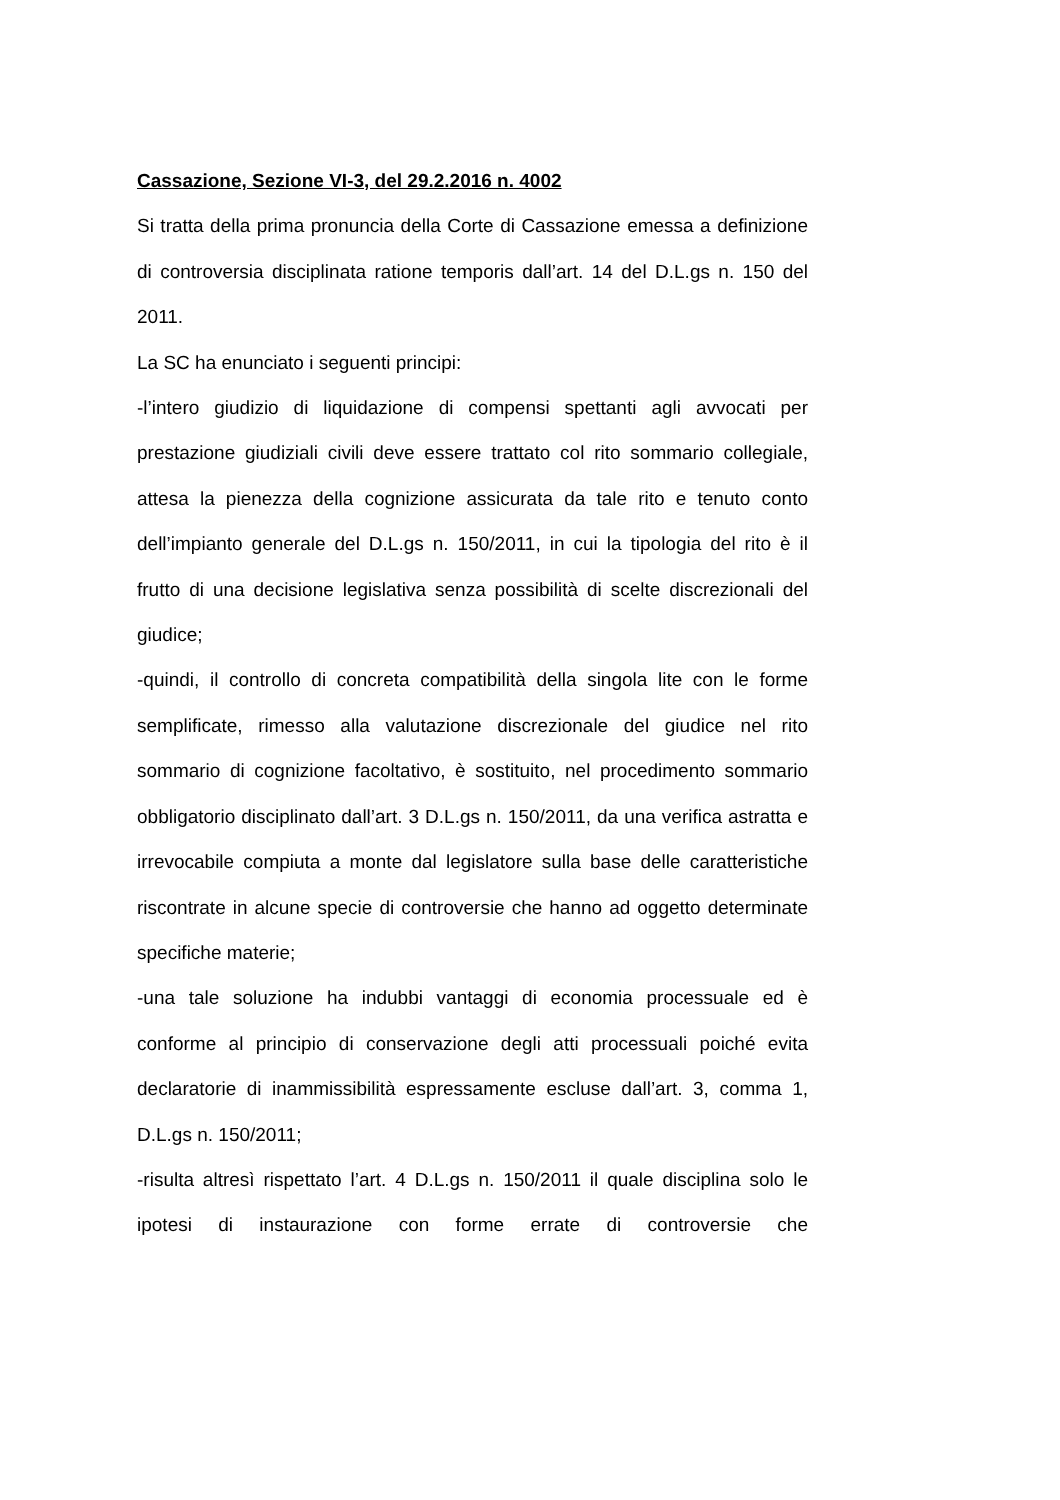Cassazione, Sezione VI-3, del 29.2.2016 n. 4002
Si tratta della prima pronuncia della Corte di Cassazione emessa a definizione di controversia disciplinata ratione temporis dall’art. 14 del D.L.gs n. 150 del 2011.
La SC ha enunciato i seguenti principi:
-l’intero giudizio di liquidazione di compensi spettanti agli avvocati per prestazione giudiziali civili deve essere trattato col rito sommario collegiale, attesa la pienezza della cognizione assicurata da tale rito e tenuto conto dell’impianto generale del D.L.gs n. 150/2011, in cui la tipologia del rito è il frutto di una decisione legislativa senza possibilità di scelte discrezionali del giudice;
-quindi, il controllo di concreta compatibilità della singola lite con le forme semplificate, rimesso alla valutazione discrezionale del giudice nel rito sommario di cognizione facoltativo, è sostituito, nel procedimento sommario obbligatorio disciplinato dall’art. 3 D.L.gs n. 150/2011, da una verifica astratta e irrevocabile compiuta a monte dal legislatore sulla base delle caratteristiche riscontrate in alcune specie di controversie che hanno ad oggetto determinate specifiche materie;
-una tale soluzione ha indubbi vantaggi di economia processuale ed è conforme al principio di conservazione degli atti processuali poiché evita declaratorie di inammissibilità espressamente escluse dall’art. 3, comma 1, D.L.gs n. 150/2011;
-risulta altresì rispettato l’art. 4 D.L.gs n. 150/2011 il quale disciplina solo le ipotesi di instaurazione con forme errate di controversie che